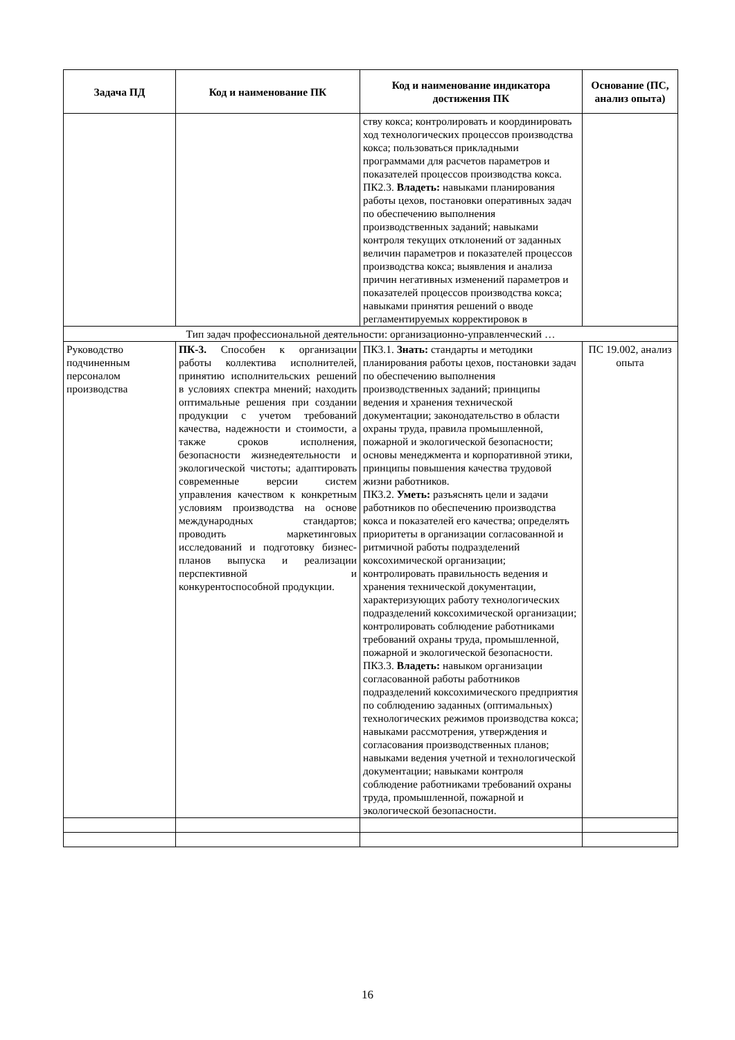| Задача ПД | Код и наименование ПК | Код и наименование индикатора достижения ПК | Основание (ПС, анализ опыта) |
| --- | --- | --- | --- |
| | | ству кокса; контролировать и координировать ход технологических процессов производства кокса; пользоваться прикладными программами для расчетов параметров и показателей процессов производства кокса. ПК2.3. Владеть: навыками планирования работы цехов, постановки оперативных задач по обеспечению выполнения производственных заданий; навыками контроля текущих отклонений от заданных величин параметров и показателей процессов производства кокса; выявления и анализа причин негативных изменений параметров и показателей процессов производства кокса; навыками принятия решений о вводе регламентируемых корректировок в | |
| Тип задач профессиональной деятельности: организационно-управленческий … | | | |
| Руководство подчиненным персоналом производства | ПК-3. Способен к организации работы коллектива исполнителей, принятию исполнительских решений в условиях спектра мнений; находить оптимальные решения при создании продукции с учетом требований качества, надежности и стоимости, а также сроков исполнения, безопасности жизнедеятельности и экологической чистоты; адаптировать современные версии систем управления качеством к конкретным условиям производства на основе международных стандартов; проводить маркетинговых исследований и подготовку бизнес-планов выпуска и реализации перспективной и конкурентоспособной продукции. | ПК3.1. Знать: стандарты и методики планирования работы цехов, постановки задач по обеспечению выполнения производственных заданий; принципы ведения и хранения технической документации; законодательство в области охраны труда, правила промышленной, пожарной и экологической безопасности; основы менеджмента и корпоративной этики, принципы повышения качества трудовой жизни работников. ПК3.2. Уметь: разъяснять цели и задачи работников по обеспечению производства кокса и показателей его качества; определять приоритеты в организации согласованной и ритмичной работы подразделений коксохимической организации; контролировать правильность ведения и хранения технической документации, характеризующих работу технологических подразделений коксохимической организации; контролировать соблюдение работниками требований охраны труда, промышленной, пожарной и экологической безопасности. ПК3.3. Владеть: навыком организации согласованной работы работников подразделений коксохимического предприятия по соблюдению заданных (оптимальных) технологических режимов производства кокса; навыками рассмотрения, утверждения и согласования производственных планов; навыками ведения учетной и технологической документации; навыками контроля соблюдение работниками требований охраны труда, промышленной, пожарной и экологической безопасности. | ПС 19.002, анализ опыта |
16